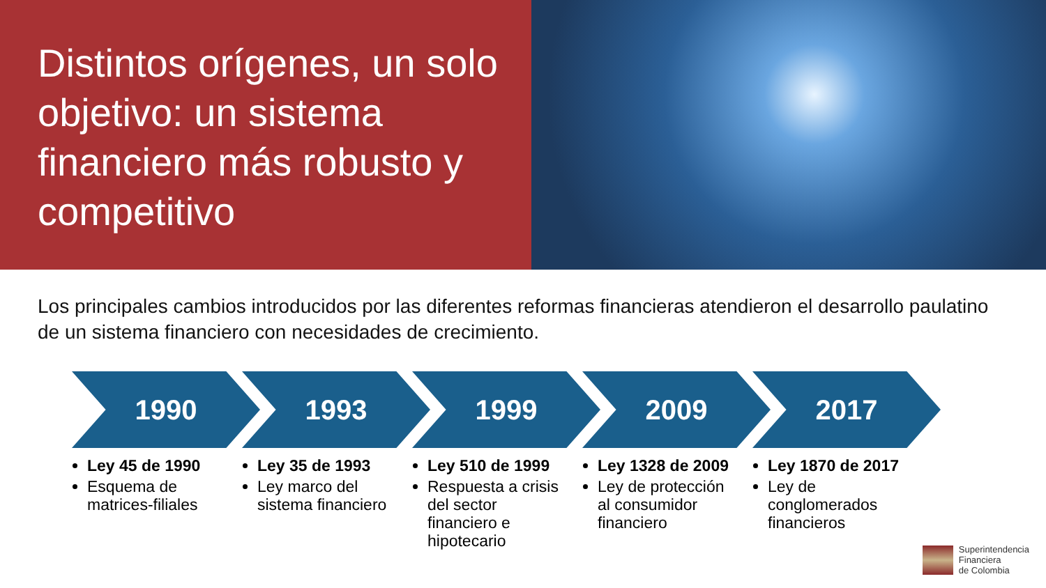Distintos orígenes, un solo objetivo: un sistema financiero más robusto y competitivo
Los principales cambios introducidos por las diferentes reformas financieras atendieron el desarrollo paulatino de un sistema financiero con necesidades de crecimiento.
1990
Ley 45 de 1990
Esquema de matrices-filiales
1993
Ley 35 de 1993
Ley marco del sistema financiero
1999
Ley 510 de 1999
Respuesta a crisis del sector financiero e hipotecario
2009
Ley 1328 de 2009
Ley de protección al consumidor financiero
2017
Ley 1870 de 2017
Ley de conglomerados financieros
Superintendencia
Financiera
de Colombia